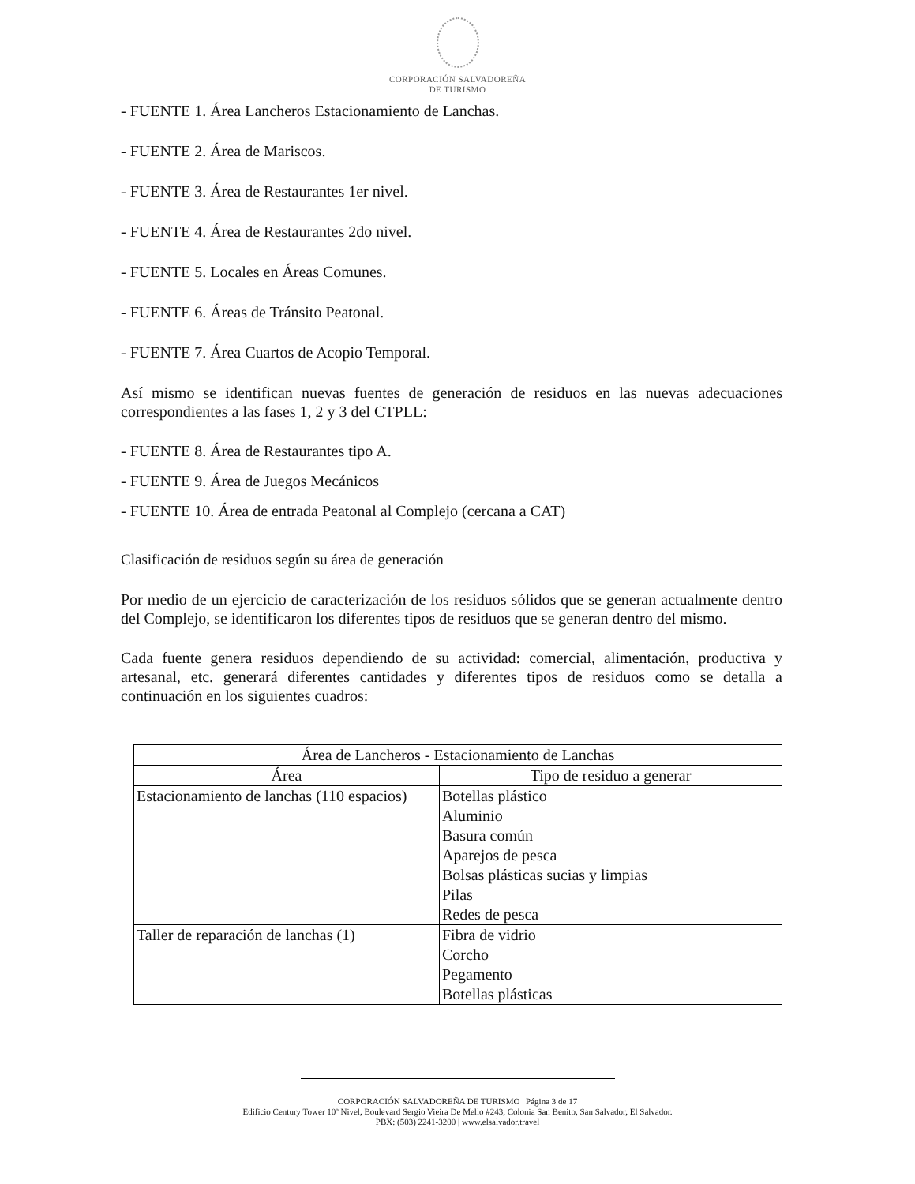CORPORACIÓN SALVADOREÑA
DE TURISMO
- FUENTE 1. Área Lancheros Estacionamiento de Lanchas.
- FUENTE 2. Área de Mariscos.
- FUENTE 3. Área de Restaurantes 1er nivel.
- FUENTE 4. Área de Restaurantes 2do nivel.
- FUENTE 5. Locales en Áreas Comunes.
- FUENTE 6. Áreas de Tránsito Peatonal.
- FUENTE 7. Área Cuartos de Acopio Temporal.
Así mismo se identifican nuevas fuentes de generación de residuos en las nuevas adecuaciones correspondientes a las fases 1, 2 y 3 del CTPLL:
- FUENTE 8. Área de Restaurantes tipo A.
- FUENTE 9. Área de Juegos Mecánicos
- FUENTE 10. Área de entrada Peatonal al Complejo (cercana a CAT)
Clasificación de residuos según su área de generación
Por medio de un ejercicio de caracterización de los residuos sólidos que se generan actualmente dentro del Complejo, se identificaron los diferentes tipos de residuos que se generan dentro del mismo.
Cada fuente genera residuos dependiendo de su actividad: comercial, alimentación, productiva y artesanal, etc. generará diferentes cantidades y diferentes tipos de residuos como se detalla a continuación en los siguientes cuadros:
| Área de Lancheros - Estacionamiento de Lanchas | |
| --- | --- |
| Área | Tipo de residuo a generar |
| Estacionamiento de lanchas (110 espacios) | Botellas plástico Aluminio Basura común Aparejos de pesca Bolsas plásticas sucias y limpias Pilas Redes de pesca |
| Taller de reparación de lanchas (1) | Fibra de vidrio Corcho Pegamento Botellas plásticas |
CORPORACIÓN SALVADOREÑA DE TURISMO | Página 3 de 17
Edificio Century Tower 10º Nivel, Boulevard Sergio Vieira De Mello #243, Colonia San Benito, San Salvador, El Salvador.
PBX: (503) 2241-3200 | www.elsalvador.travel